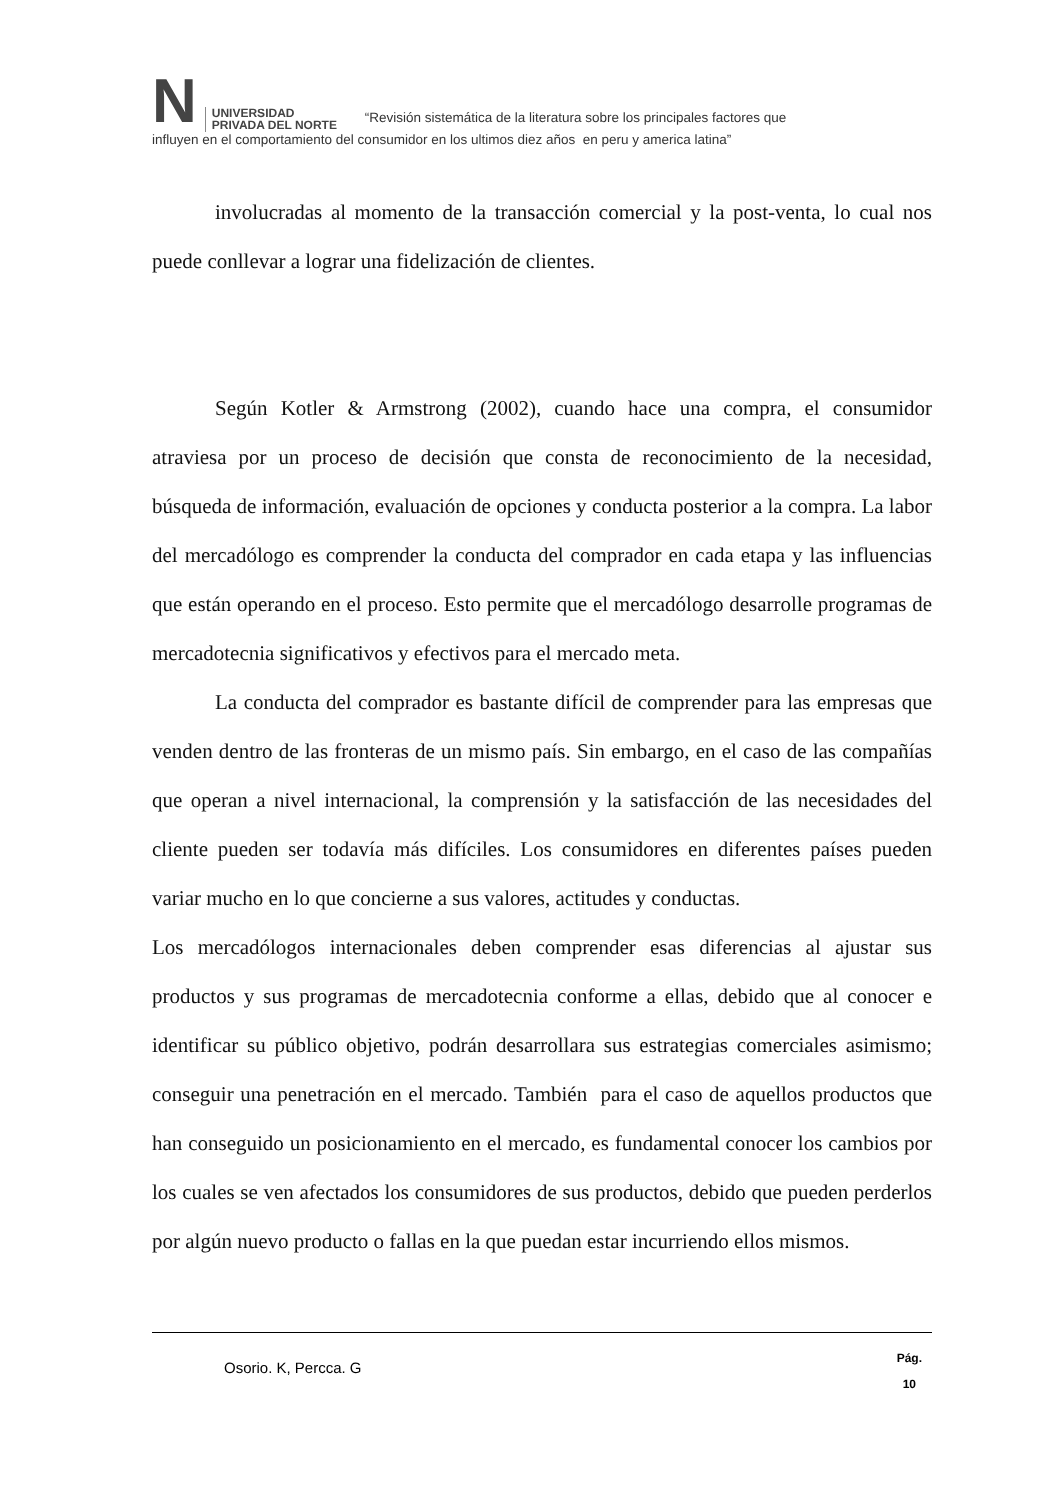N UNIVERSIDAD
PRIVADA DEL NORTE “Revisión sistemática de la literatura sobre los principales factores que
influyen en el comportamiento del consumidor en los ultimos diez años en peru y america latina”
involucradas al momento de la transacción comercial y la post-venta, lo cual nos puede conllevar a lograr una fidelización de clientes.
Según Kotler & Armstrong (2002), cuando hace una compra, el consumidor atraviesa por un proceso de decisión que consta de reconocimiento de la necesidad, búsqueda de información, evaluación de opciones y conducta posterior a la compra. La labor del mercadólogo es comprender la conducta del comprador en cada etapa y las influencias que están operando en el proceso. Esto permite que el mercadólogo desarrolle programas de mercadotecnia significativos y efectivos para el mercado meta.
La conducta del comprador es bastante difícil de comprender para las empresas que venden dentro de las fronteras de un mismo país. Sin embargo, en el caso de las compañías que operan a nivel internacional, la comprensión y la satisfacción de las necesidades del cliente pueden ser todavía más difíciles. Los consumidores en diferentes países pueden variar mucho en lo que concierne a sus valores, actitudes y conductas.
Los mercadólogos internacionales deben comprender esas diferencias al ajustar sus productos y sus programas de mercadotecnia conforme a ellas, debido que al conocer e identificar su público objetivo, podrán desarrollara sus estrategias comerciales asimismo; conseguir una penetración en el mercado. También para el caso de aquellos productos que han conseguido un posicionamiento en el mercado, es fundamental conocer los cambios por los cuales se ven afectados los consumidores de sus productos, debido que pueden perderlos por algún nuevo producto o fallas en la que puedan estar incurriendo ellos mismos.
Osorio. K, Percca. G Pág.
10